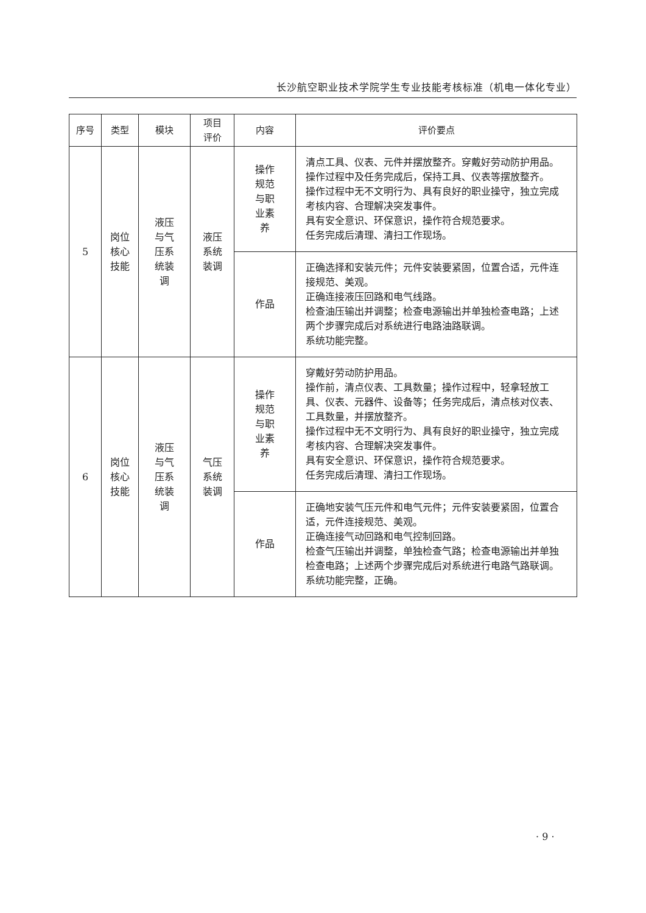长沙航空职业技术学院学生专业技能考核标准（机电一体化专业）
| 序号 | 类型 | 模块 | 项目 评价 | 内容 | 评价要点 |
| --- | --- | --- | --- | --- | --- |
| 5 | 岗位 核心 技能 | 液压 与气 压系 统装 调 | 液压 系统 装调 | 操作 规范 与职 业素 养 | 清点工具、仪表、元件并摆放整齐。穿戴好劳动防护用品。 操作过程中及任务完成后，保持工具、仪表等摆放整齐。 操作过程中无不文明行为、具有良好的职业操守，独立完成考核内容、合理解决突发事件。 具有安全意识、环保意识，操作符合规范要求。 任务完成后清理、清扫工作现场。 |
| | | | | 作品 | 正确选择和安装元件；元件安装要紧固，位置合适，元件连接规范、美观。 正确连接液压回路和电气线路。 检查油压输出并调整；检查电源输出并单独检查电路；上述两个步骤完成后对系统进行电路油路联调。 系统功能完整。 |
| 6 | 岗位 核心 技能 | 液压 与气 压系 统装 调 | 气压 系统 装调 | 操作 规范 与职 业素 养 | 穿戴好劳动防护用品。 操作前，清点仪表、工具数量；操作过程中，轻拿轻放工具、仪表、元器件、设备等；任务完成后，清点核对仪表、工具数量，并摆放整齐。 操作过程中无不文明行为、具有良好的职业操守，独立完成考核内容、合理解决突发事件。 具有安全意识、环保意识，操作符合规范要求。 任务完成后清理、清扫工作现场。 |
| | | | | 作品 | 正确地安装气压元件和电气元件；元件安装要紧固，位置合适，元件连接规范、美观。 正确连接气动回路和电气控制回路。 检查气压输出并调整，单独检查气路；检查电源输出并单独检查电路；上述两个步骤完成后对系统进行电路气路联调。 系统功能完整，正确。 |
· 9 ·